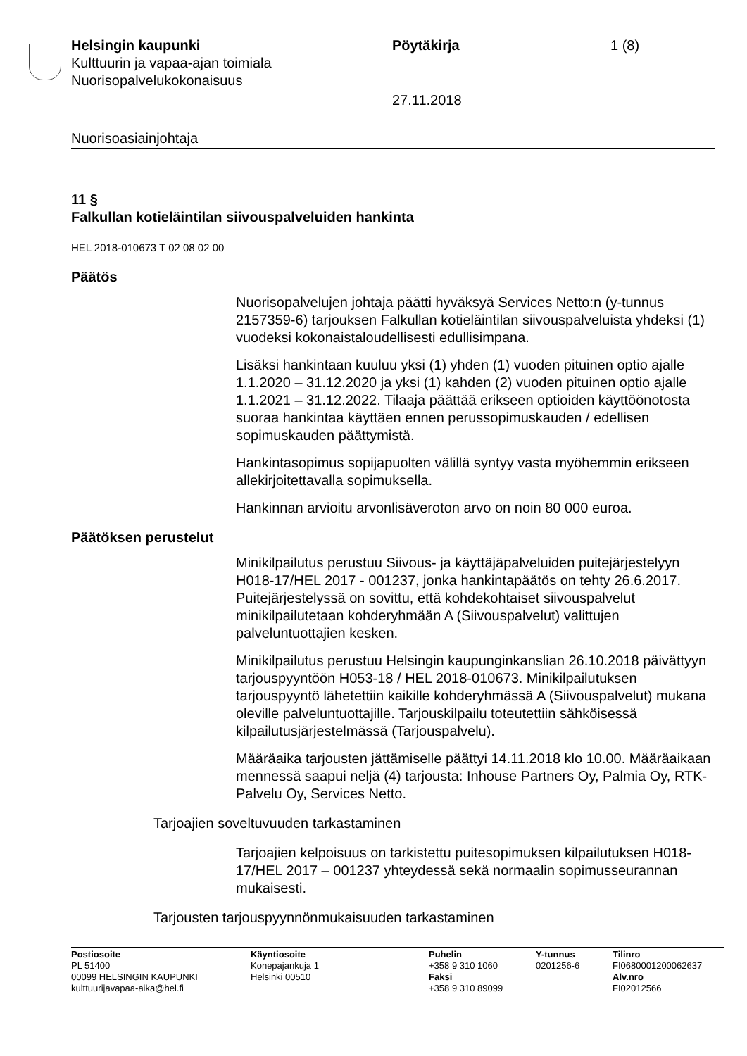Helsingin kaupunki
Kulttuurin ja vapaa-ajan toimiala
Nuorisopalvelukokonaisuus
Pöytäkirja
27.11.2018
1 (8)
Nuorisoasiainjohtaja
11 §
Falkullan kotieläintilan siivouspalveluiden hankinta
HEL 2018-010673 T 02 08 02 00
Päätös
Nuorisopalvelujen johtaja päätti hyväksyä Services Netto:n (y-tunnus 2157359-6) tarjouksen Falkullan kotieläintilan siivouspalveluista yhdeksi (1) vuodeksi kokonaistaloudellisesti edullisimpana.
Lisäksi hankintaan kuuluu yksi (1) yhden (1) vuoden pituinen optio ajalle 1.1.2020 – 31.12.2020 ja yksi (1) kahden (2) vuoden pituinen optio ajalle 1.1.2021 – 31.12.2022. Tilaaja päättää erikseen optioiden käyttöönotosta suoraa hankintaa käyttäen ennen perussopimuskauden / edellisen sopimuskauden päättymistä.
Hankintasopimus sopijapuolten välillä syntyy vasta myöhemmin erikseen allekirjoitettavalla sopimuksella.
Hankinnan arvioitu arvonlisäveroton arvo on noin 80 000 euroa.
Päätöksen perustelut
Minikilpailutus perustuu Siivous- ja käyttäjäpalveluiden puitejärjestelyyn H018-17/HEL 2017 - 001237, jonka hankintapäätös on tehty 26.6.2017. Puitejärjestelyssä on sovittu, että kohdekohtaiset siivouspalvelut minikilpailutetaan kohderyhmään A (Siivouspalvelut) valittujen palveluntuottajien kesken.
Minikilpailutus perustuu Helsingin kaupunginkanslian 26.10.2018 päivättyyn tarjouspyyntöön H053-18 / HEL 2018-010673. Minikilpailutuksen tarjouspyyntö lähetettiin kaikille kohderyhmässä A (Siivouspalvelut) mukana oleville palveluntuottajille. Tarjouskilpailu toteutettiin sähköisessä kilpailutusjärjestelmässä (Tarjouspalvelu).
Määräaika tarjousten jättämiselle päättyi 14.11.2018 klo 10.00. Määräaikaan mennessä saapui neljä (4) tarjousta: Inhouse Partners Oy, Palmia Oy, RTK-Palvelu Oy, Services Netto.
Tarjoajien soveltuvuuden tarkastaminen
Tarjoajien kelpoisuus on tarkistettu puitesopimuksen kilpailutuksen H018-17/HEL 2017 – 001237 yhteydessä sekä normaalin sopimusseurannan mukaisesti.
Tarjousten tarjouspyynnönmukaisuuden tarkastaminen
Postiosoite
PL 51400
00099 HELSINGIN KAUPUNKI
kulttuurijavapaa-aika@hel.fi
Käyntiosoite
Konepajankuja 1
Helsinki 00510
Puhelin
+358 9 310 1060
Faksi
+358 9 310 89099
Y-tunnus
0201256-6
Tilinro
FI0680001200062637
Alv.nro
FI02012566